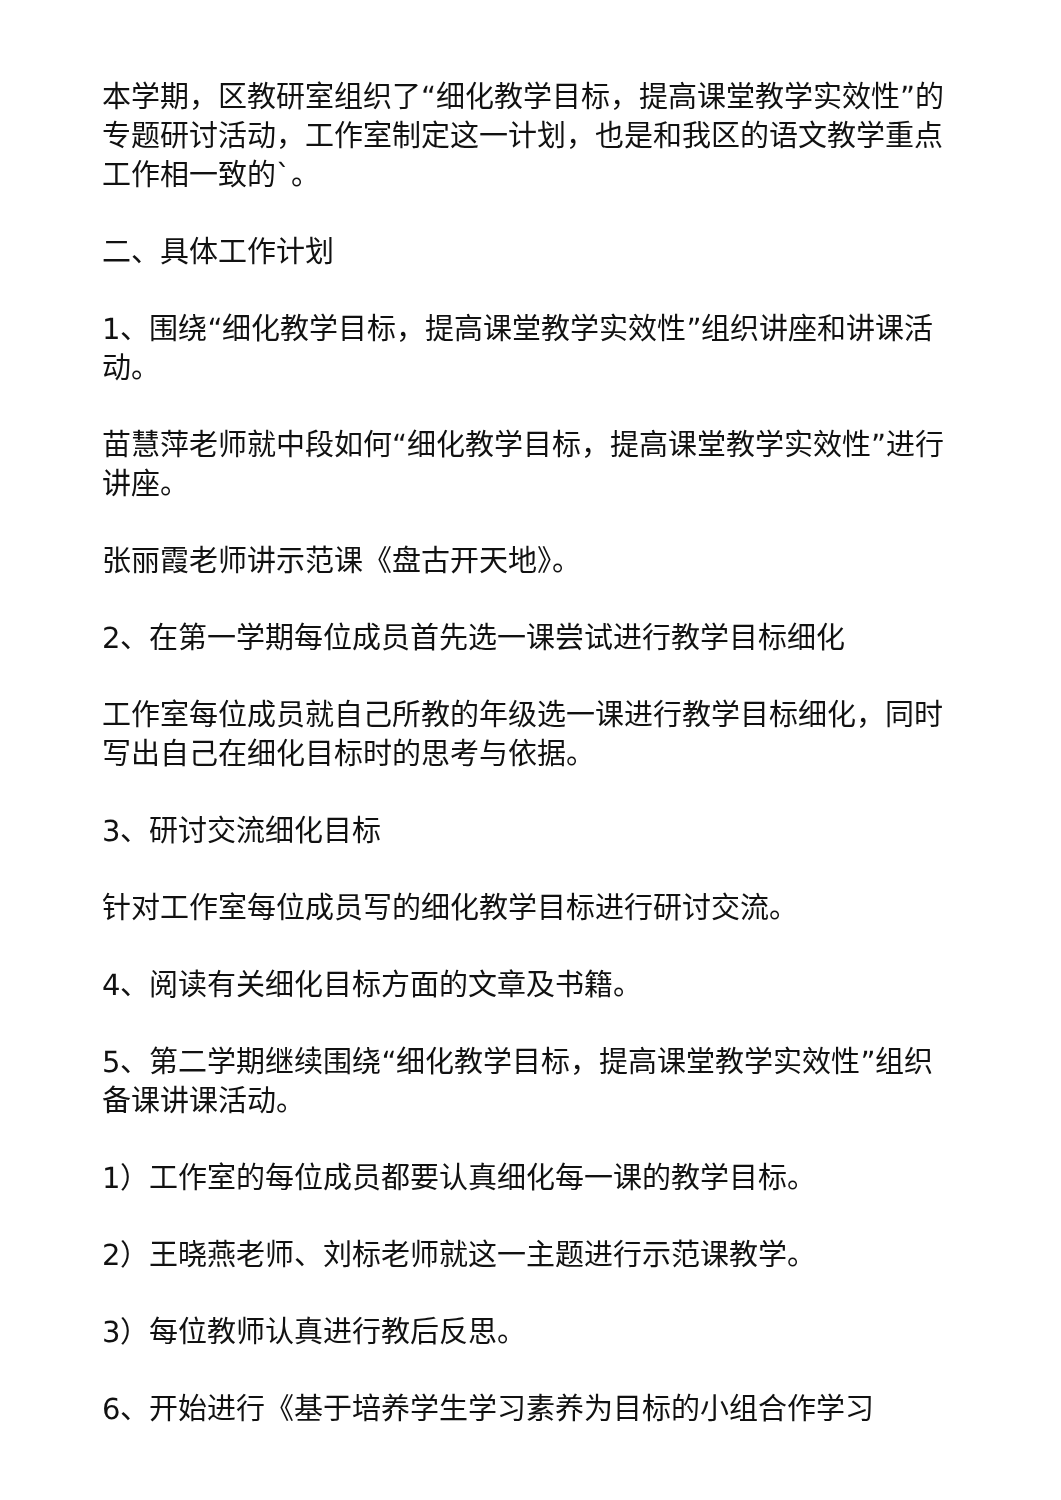本学期，区教研室组织了“细化教学目标，提高课堂教学实效性”的专题研讨活动，工作室制定这一计划，也是和我区的语文教学重点工作相一致的`。
二、具体工作计划
1、围绕“细化教学目标，提高课堂教学实效性”组织讲座和讲课活动。
苗慧萍老师就中段如何“细化教学目标，提高课堂教学实效性”进行讲座。
张丽霞老师讲示范课《盘古开天地》。
2、在第一学期每位成员首先选一课尝试进行教学目标细化
工作室每位成员就自己所教的年级选一课进行教学目标细化，同时写出自己在细化目标时的思考与依据。
3、研讨交流细化目标
针对工作室每位成员写的细化教学目标进行研讨交流。
4、阅读有关细化目标方面的文章及书籍。
5、第二学期继续围绕“细化教学目标，提高课堂教学实效性”组织备课讲课活动。
1）工作室的每位成员都要认真细化每一课的教学目标。
2）王晓燕老师、刘标老师就这一主题进行示范课教学。
3）每位教师认真进行教后反思。
6、开始进行《基于培养学生学习素养为目标的小组合作学习